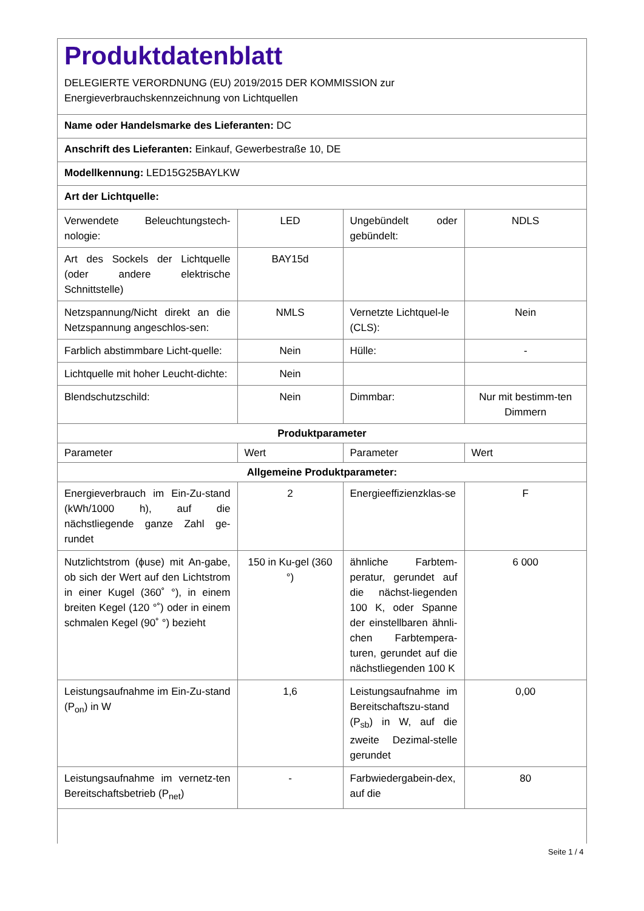Produktdatenblatt
DELEGIERTE VERORDNUNG (EU) 2019/2015 DER KOMMISSION zur
Energieverbrauchskennzeichnung von Lichtquellen
Name oder Handelsmarke des Lieferanten: DC
Anschrift des Lieferanten: Einkauf, Gewerbestraße 10, DE
Modellkennung: LED15G25BAYLKW
Art der Lichtquelle:
| Verwendete Beleuchtungstech-nologie: | LED | Ungebündelt oder gebündelt: | NDLS |
| Art des Sockels der Lichtquelle (oder andere elektrische Schnittstelle) | BAY15d | | |
| Netzspannung/Nicht direkt an die Netzspannung angeschlos-sen: | NMLS | Vernetzte Lichtquel-le (CLS): | Nein |
| Farblich abstimmbare Licht-quelle: | Nein | Hülle: | - |
| Lichtquelle mit hoher Leucht-dichte: | Nein | | |
| Blendschutzschild: | Nein | Dimmbar: | Nur mit bestimm-ten Dimmern |
| Produktparameter | | | |
| Parameter | Wert | Parameter | Wert |
| Allgemeine Produktparameter: | | | |
| Energieverbrauch im Ein-Zu-stand (kWh/1000 h), auf die nächstliegende ganze Zahl ge-rundet | 2 | Energieeffizienzklas-se | F |
| Nutzlichtstrom (ϕuse) mit An-gabe, ob sich der Wert auf den Lichtstrom in einer Kugel (360˚ °), in einem breiten Kegel (120 °˚) oder in einem schmalen Kegel (90˚ °) bezieht | 150 in Ku-gel (360 °) | ähnliche Farbtem-peratur, gerundet auf die nächst-liegenden 100 K, oder Spanne der einstellbaren ähnli-chen Farbtempera-turen, gerundet auf die nächstliegenden 100 K | 6 000 |
| Leistungsaufnahme im Ein-Zu-stand (P<sub>on</sub>) in W | 1,6 | Leistungsaufnahme im Bereitschaftszu-stand (P<sub>sb</sub>) in W, auf die zweite Dezimal-stelle gerundet | 0,00 |
| Leistungsaufnahme im vernetz-ten Bereitschaftsbetrieb (P<sub>net</sub>) | - | Farbwiedergabein-dex, auf die | 80 |
Seite 1 / 4